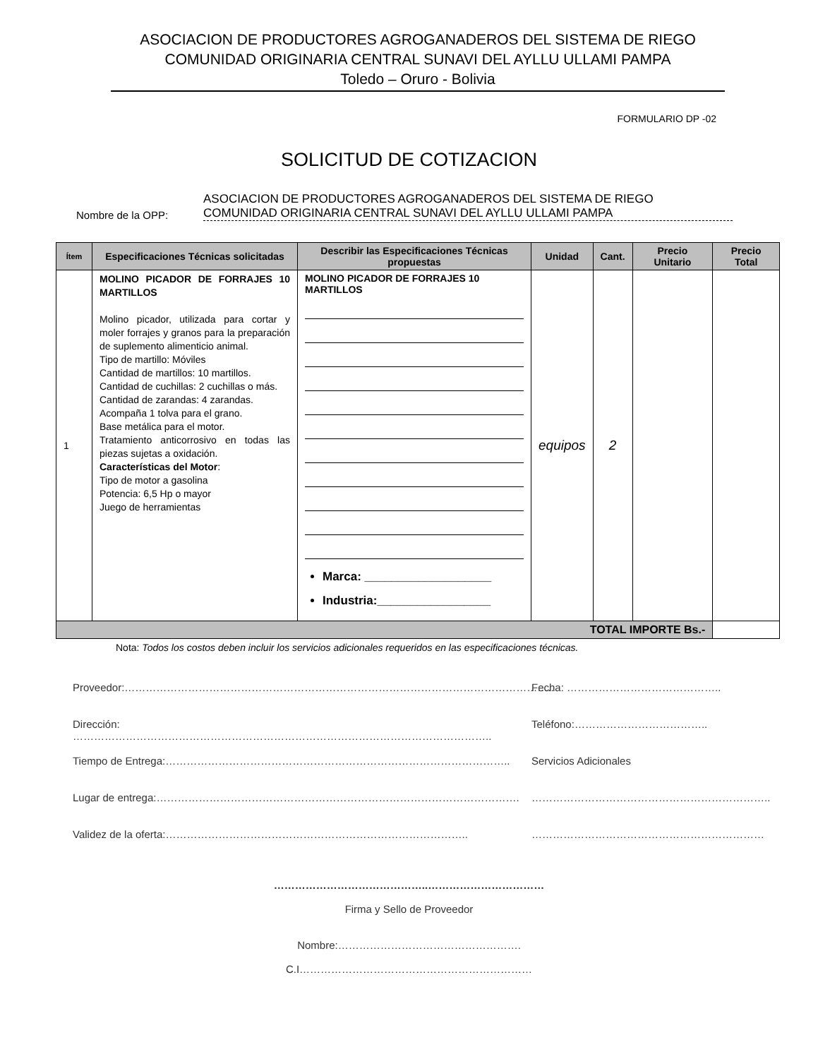ASOCIACION DE PRODUCTORES AGROGANADEROS DEL SISTEMA DE RIEGO
COMUNIDAD ORIGINARIA CENTRAL SUNAVI DEL AYLLU ULLAMI PAMPA
Toledo – Oruro - Bolivia
FORMULARIO DP -02
SOLICITUD DE COTIZACION
Nombre de la OPP:
ASOCIACION DE PRODUCTORES AGROGANADEROS DEL SISTEMA DE RIEGO
COMUNIDAD ORIGINARIA CENTRAL SUNAVI DEL AYLLU ULLAMI PAMPA
| Ítem | Especificaciones Técnicas solicitadas | Describir las Especificaciones Técnicas propuestas | Unidad | Cant. | Precio Unitario | Precio Total |
| --- | --- | --- | --- | --- | --- | --- |
| 1 | MOLINO PICADOR DE FORRAJES 10 MARTILLOS Molino picador, utilizada para cortar y moler forrajes y granos para la preparación de suplemento alimenticio animal. Tipo de martillo: Móviles Cantidad de martillos: 10 martillos. Cantidad de cuchillas: 2 cuchillas o más. Cantidad de zarandas: 4 zarandas. Acompaña 1 tolva para el grano. Base metálica para el motor. Tratamiento anticorrosivo en todas las piezas sujetas a oxidación. Características del Motor : Tipo de motor a gasolina Potencia: 6,5 Hp o mayor Juego de herramientas | MOLINO PICADOR DE FORRAJES 10 MARTILLOS Marca: ___________________ Industria:_________________ | equipos | 2 | | |
| TOTAL IMPORTE Bs.- | | | | | | |
Nota: Todos los costos deben incluir los servicios adicionales requeridos en las especificaciones técnicas.
Proveedor:………………………………………………………………………………………………………….. Fecha: ……………………………………..
Dirección: ……………………………………………………………………………………………………….. Teléfono:………………………………..
Tiempo de Entrega:…………………………………………………………………………………….. Servicios Adicionales
Lugar de entrega:…………………………………………………………………………………………. …………………………………………………………..
Validez de la oferta:………………………………………………………………………….. …………………………………………………………
……………………………………..……………………………
Firma y Sello de Proveedor
Nombre:…………………………………………….
C.I…………………………………………………………